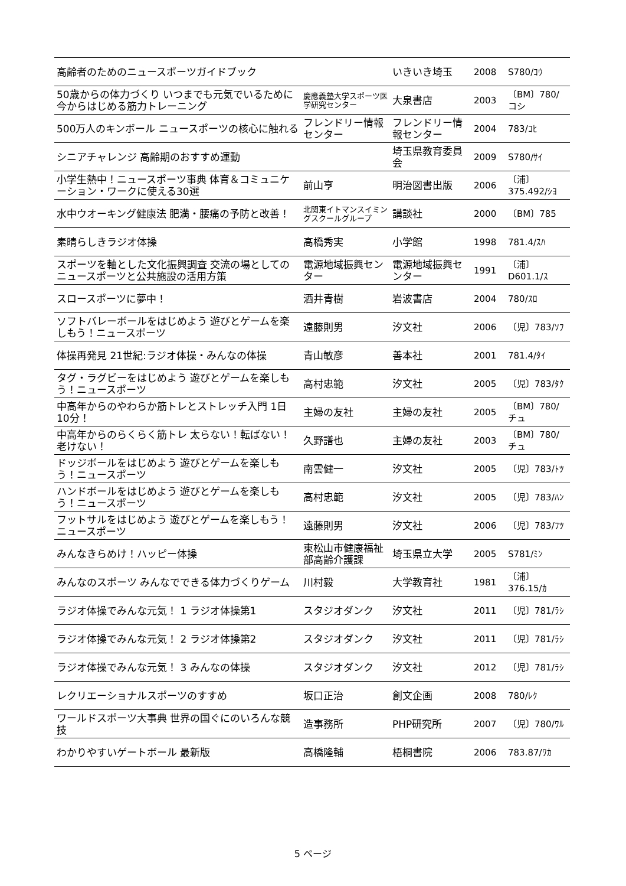| 高齢者のためのニュースポーツガイドブック | | いきいき埼玉 | 2008 | S780/ｺｳ |
| 50歳からの体力づくり いつまでも元気でいるために今からはじめる筋力トレーニング | 慶應義塾大学スポーツ医学研究センター | 大泉書店 | 2003 | 〔BM〕780/コシ |
| 500万人のキンボール ニュースポーツの核心に触れる | フレンドリー情報センター | フレンドリー情報センター | 2004 | 783/ｺﾋ |
| シニアチャレンジ 高齢期のおすすめ運動 | | 埼玉県教育委員会 | 2009 | S780/ｻｲ |
| 小学生熱中！ニュースポーツ事典 体育＆コミュニケーション・ワークに使える30選 | 前山亨 | 明治図書出版 | 2006 | 〔浦〕375.492/ｼﾖ |
| 水中ウオーキング健康法 肥満・腰痛の予防と改善！ | 北関東イトマンスイミングスクールグループ | 講談社 | 2000 | 〔BM〕785 |
| 素晴らしきラジオ体操 | 高橋秀実 | 小学館 | 1998 | 781.4/ｽﾊ |
| スポーツを軸とした文化振興調査 交流の場としてのニュースポーツと公共施設の活用方策 | 電源地域振興センター | 電源地域振興センター | 1991 | 〔浦〕D601.1/ｽ |
| スロースポーツに夢中！ | 酒井青樹 | 岩波書店 | 2004 | 780/ｽﾛ |
| ソフトバレーボールをはじめよう 遊びとゲームを楽しもう！ニュースポーツ | 遠藤則男 | 汐文社 | 2006 | 〔児〕783/ｿﾌ |
| 体操再発見 21世紀:ラジオ体操・みんなの体操 | 青山敏彦 | 善本社 | 2001 | 781.4/ﾀｲ |
| タグ・ラグビーをはじめよう 遊びとゲームを楽しもう！ニュースポーツ | 高村忠範 | 汐文社 | 2005 | 〔児〕783/ﾀｸ |
| 中高年からのやわらか筋トレとストレッチ入門 1日10分！ | 主婦の友社 | 主婦の友社 | 2005 | 〔BM〕780/チュ |
| 中高年からのらくらく筋トレ 太らない！転ばない！老けない！ | 久野譜也 | 主婦の友社 | 2003 | 〔BM〕780/チュ |
| ドッジボールをはじめよう 遊びとゲームを楽しもう！ニュースポーツ | 南雲健一 | 汐文社 | 2005 | 〔児〕783/ﾄﾂ |
| ハンドボールをはじめよう 遊びとゲームを楽しもう！ニュースポーツ | 高村忠範 | 汐文社 | 2005 | 〔児〕783/ﾊﾝ |
| フットサルをはじめよう 遊びとゲームを楽しもう！ニュースポーツ | 遠藤則男 | 汐文社 | 2006 | 〔児〕783/ﾌﾂ |
| みんなきらめけ！ハッピー体操 | 東松山市健康福祉部高齢介護課 | 埼玉県立大学 | 2005 | S781/ﾐﾝ |
| みんなのスポーツ みんなでできる体力づくりゲーム | 川村毅 | 大学教育社 | 1981 | 〔浦〕376.15/ｶ |
| ラジオ体操でみんな元気！ 1 ラジオ体操第1 | スタジオダンク | 汐文社 | 2011 | 〔児〕781/ﾗｼ |
| ラジオ体操でみんな元気！ 2 ラジオ体操第2 | スタジオダンク | 汐文社 | 2011 | 〔児〕781/ﾗｼ |
| ラジオ体操でみんな元気！ 3 みんなの体操 | スタジオダンク | 汐文社 | 2012 | 〔児〕781/ﾗｼ |
| レクリエーショナルスポーツのすすめ | 坂口正治 | 創文企画 | 2008 | 780/ﾚｸ |
| ワールドスポーツ大事典 世界の国ぐにのいろんな競技 | 造事務所 | PHP研究所 | 2007 | 〔児〕780/ﾜﾙ |
| わかりやすいゲートボール 最新版 | 高橋隆輔 | 梧桐書院 | 2006 | 783.87/ﾜｶ |
5 ページ